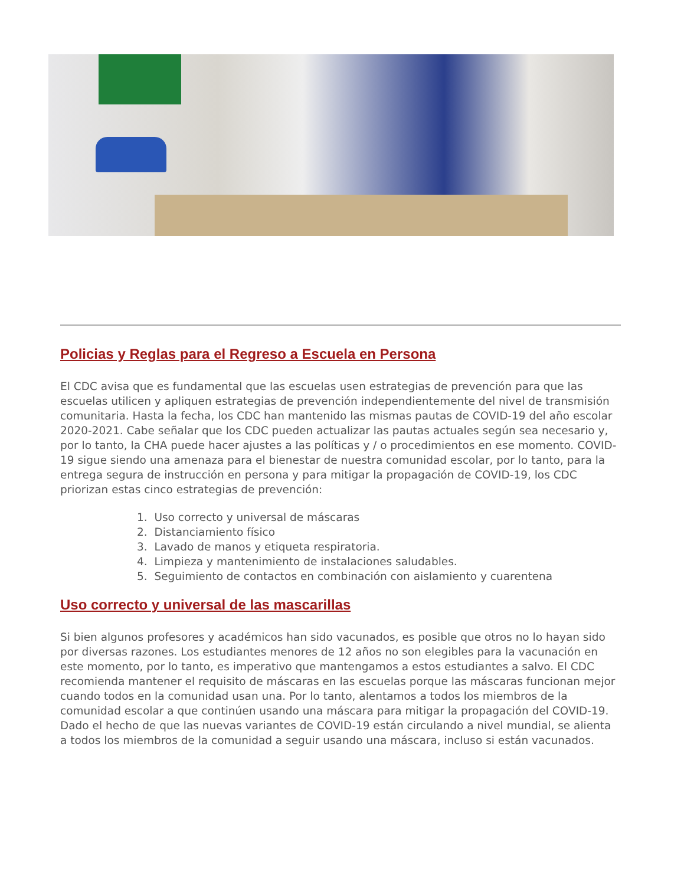Policias y Reglas para el Regreso a Escuela en Persona
El CDC avisa que es fundamental que las escuelas usen estrategias de prevención para que las escuelas utilicen y apliquen estrategias de prevención independientemente del nivel de transmisión comunitaria. Hasta la fecha, los CDC han mantenido las mismas pautas de COVID-19 del año escolar 2020-2021. Cabe señalar que los CDC pueden actualizar las pautas actuales según sea necesario y, por lo tanto, la CHA puede hacer ajustes a las políticas y / o procedimientos en ese momento. COVID-19 sigue siendo una amenaza para el bienestar de nuestra comunidad escolar, por lo tanto, para la entrega segura de instrucción en persona y para mitigar la propagación de COVID-19, los CDC priorizan estas cinco estrategias de prevención:
1. Uso correcto y universal de máscaras
2. Distanciamiento físico
3. Lavado de manos y etiqueta respiratoria.
4. Limpieza y mantenimiento de instalaciones saludables.
5. Seguimiento de contactos en combinación con aislamiento y cuarentena
Uso correcto y universal de las mascarillas
Si bien algunos profesores y académicos han sido vacunados, es posible que otros no lo hayan sido por diversas razones. Los estudiantes menores de 12 años no son elegibles para la vacunación en este momento, por lo tanto, es imperativo que mantengamos a estos estudiantes a salvo. El CDC recomienda mantener el requisito de máscaras en las escuelas porque las máscaras funcionan mejor cuando todos en la comunidad usan una. Por lo tanto, alentamos a todos los miembros de la comunidad escolar a que continúen usando una máscara para mitigar la propagación del COVID-19. Dado el hecho de que las nuevas variantes de COVID-19 están circulando a nivel mundial, se alienta a todos los miembros de la comunidad a seguir usando una máscara, incluso si están vacunados.